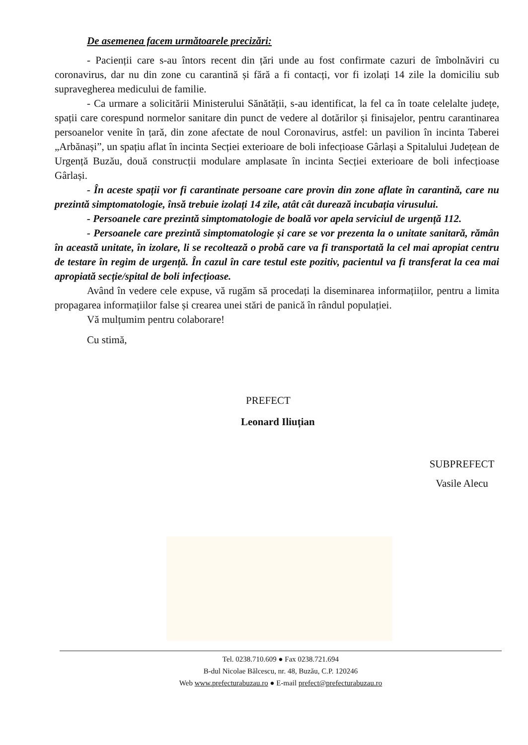De asemenea facem următoarele precizări:
- Pacienții care s-au întors recent din țări unde au fost confirmate cazuri de îmbolnăviri cu coronavirus, dar nu din zone cu carantină și fără a fi contacți, vor fi izolați 14 zile la domiciliu sub supravegherea medicului de familie.
- Ca urmare a solicitării Ministerului Sănătății, s-au identificat, la fel ca în toate celelalte județe, spații care corespund normelor sanitare din punct de vedere al dotărilor și finisajelor, pentru carantinarea persoanelor venite în țară, din zone afectate de noul Coronavirus, astfel: un pavilion în incinta Taberei „Arbănași”, un spațiu aflat în incinta Secției exterioare de boli infecțioase Gârlași a Spitalului Județean de Urgență Buzău, două construcții modulare amplasate în incinta Secției exterioare de boli infecțioase Gârlași.
- În aceste spații vor fi carantinate persoane care provin din zone aflate în carantină, care nu prezintă simptomatologie, însă trebuie izolați 14 zile, atât cât durează incubația virusului.
- Persoanele care prezintă simptomatologie de boală vor apela serviciul de urgență 112.
- Persoanele care prezintă simptomatologie și care se vor prezenta la o unitate sanitară, rămân în această unitate, în izolare, li se recoltează o probă care va fi transportată la cel mai apropiat centru de testare în regim de urgență. În cazul în care testul este pozitiv, pacientul va fi transferat la cea mai apropiată secție/spital de boli infecțioase.
Având în vedere cele expuse, vă rugăm să procedați la diseminarea informațiilor, pentru a limita propagarea informațiilor false și crearea unei stări de panică în rândul populației.
Vă mulțumim pentru colaborare!
Cu stimă,
PREFECT
Leonard Iliuțian
SUBPREFECT
Vasile Alecu
Tel. 0238.710.609 ● Fax 0238.721.694
B-dul Nicolae Bălcescu, nr. 48, Buzău, C.P. 120246
Web www.prefecturabuzau.ro ● E-mail prefect@prefecturabuzau.ro